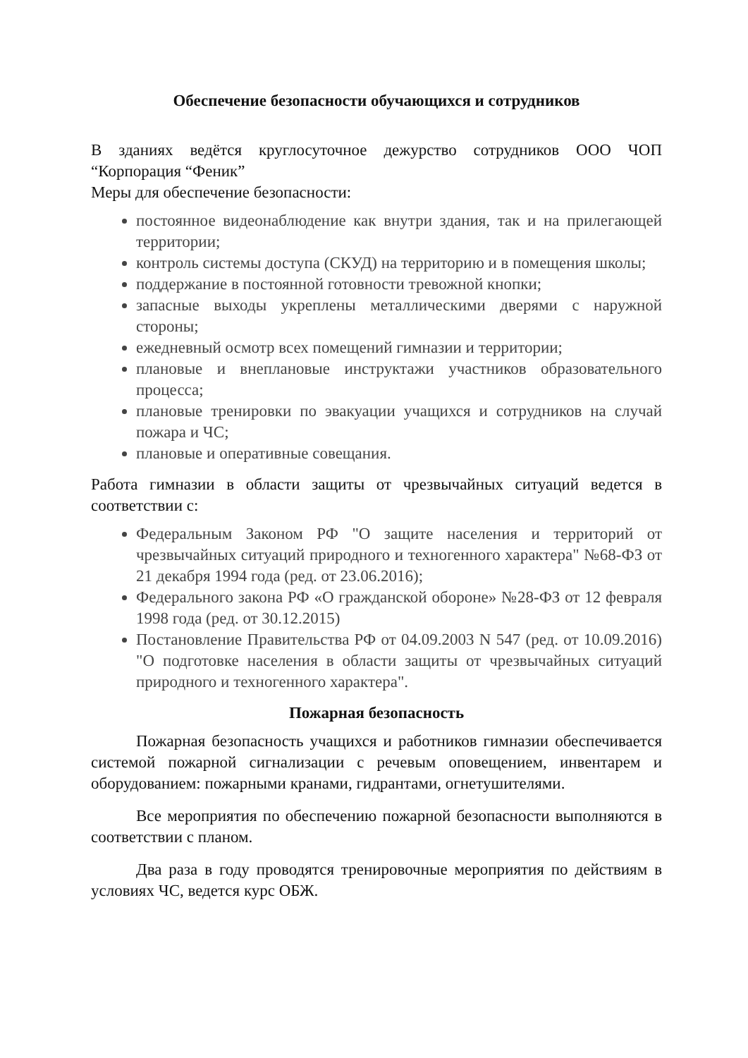Обеспечение безопасности обучающихся и сотрудников
В зданиях ведётся круглосуточное дежурство сотрудников ООО ЧОП “Корпорация “Феник”
Меры для обеспечение безопасности:
постоянное видеонаблюдение как внутри здания, так и на прилегающей территории;
контроль системы доступа (СКУД) на территорию и в помещения школы;
поддержание в постоянной готовности тревожной кнопки;
запасные выходы укреплены металлическими дверями с наружной стороны;
ежедневный осмотр всех помещений гимназии и территории;
плановые и внеплановые инструктажи участников образовательного процесса;
плановые тренировки по эвакуации учащихся и сотрудников на случай пожара и ЧС;
плановые и оперативные совещания.
Работа гимназии в области защиты от чрезвычайных ситуаций ведется в соответствии с:
Федеральным Законом РФ "О защите населения и территорий от чрезвычайных ситуаций природного и техногенного характера" №68-ФЗ от 21 декабря 1994 года (ред. от 23.06.2016);
Федерального закона РФ «О гражданской обороне» №28-ФЗ от 12 февраля 1998 года (ред. от 30.12.2015)
Постановление Правительства РФ от 04.09.2003 N 547 (ред. от 10.09.2016) "О подготовке населения в области защиты от чрезвычайных ситуаций природного и техногенного характера".
Пожарная безопасность
Пожарная безопасность учащихся и работников гимназии обеспечивается системой пожарной сигнализации с речевым оповещением, инвентарем и оборудованием: пожарными кранами, гидрантами, огнетушителями.
Все мероприятия по обеспечению пожарной безопасности выполняются в соответствии с планом.
Два раза в году проводятся тренировочные мероприятия по действиям в условиях ЧС, ведется курс ОБЖ.